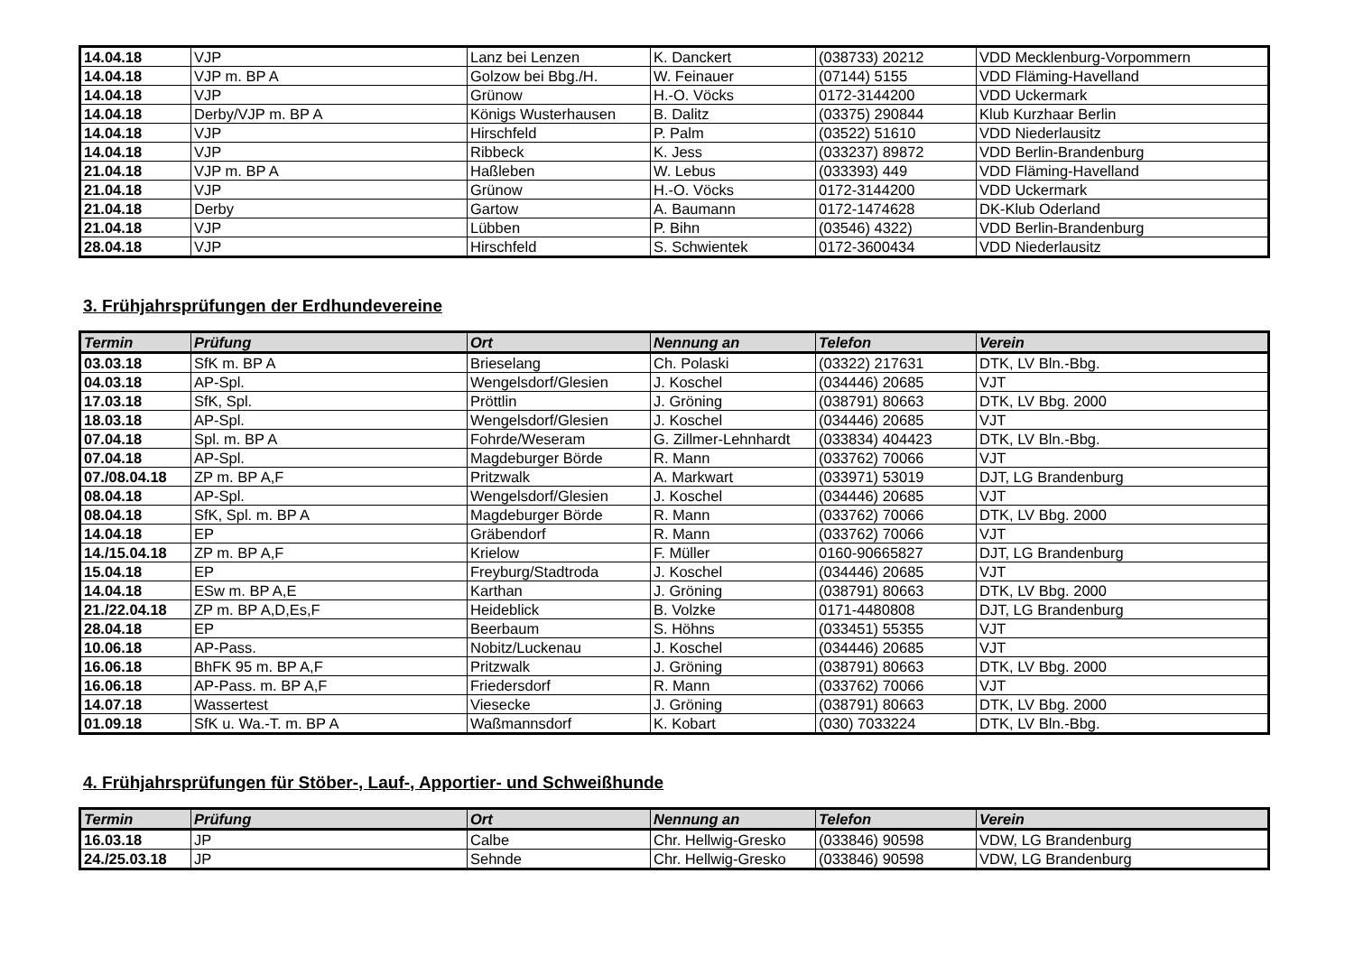| 14.04.18 | VJP | Lanz bei Lenzen | K. Danckert | (038733) 20212 | VDD Mecklenburg-Vorpommern |
| 14.04.18 | VJP m. BP A | Golzow bei Bbg./H. | W. Feinauer | (07144) 5155 | VDD Fläming-Havelland |
| 14.04.18 | VJP | Grünow | H.-O. Vöcks | 0172-3144200 | VDD Uckermark |
| 14.04.18 | Derby/VJP m. BP A | Königs Wusterhausen | B. Dalitz | (03375) 290844 | Klub Kurzhaar Berlin |
| 14.04.18 | VJP | Hirschfeld | P. Palm | (03522) 51610 | VDD Niederlausitz |
| 14.04.18 | VJP | Ribbeck | K. Jess | (033237) 89872 | VDD Berlin-Brandenburg |
| 21.04.18 | VJP m. BP A | Haßleben | W. Lebus | (033393) 449 | VDD Fläming-Havelland |
| 21.04.18 | VJP | Grünow | H.-O. Vöcks | 0172-3144200 | VDD Uckermark |
| 21.04.18 | Derby | Gartow | A. Baumann | 0172-1474628 | DK-Klub Oderland |
| 21.04.18 | VJP | Lübben | P. Bihn | (03546) 4322) | VDD Berlin-Brandenburg |
| 28.04.18 | VJP | Hirschfeld | S. Schwientek | 0172-3600434 | VDD Niederlausitz |
3. Frühjahrsprüfungen der Erdhundevereine
| Termin | Prüfung | Ort | Nennung an | Telefon | Verein |
| --- | --- | --- | --- | --- | --- |
| 03.03.18 | SfK m. BP A | Brieselang | Ch. Polaski | (03322) 217631 | DTK, LV Bln.-Bbg. |
| 04.03.18 | AP-Spl. | Wengelsdorf/Glesien | J. Koschel | (034446) 20685 | VJT |
| 17.03.18 | SfK, Spl. | Pröttlin | J. Gröning | (038791) 80663 | DTK, LV Bbg. 2000 |
| 18.03.18 | AP-Spl. | Wengelsdorf/Glesien | J. Koschel | (034446) 20685 | VJT |
| 07.04.18 | Spl. m. BP A | Fohrde/Weseram | G. Zillmer-Lehnhardt | (033834) 404423 | DTK, LV Bln.-Bbg. |
| 07.04.18 | AP-Spl. | Magdeburger Börde | R. Mann | (033762) 70066 | VJT |
| 07./08.04.18 | ZP m. BP A,F | Pritzwalk | A. Markwart | (033971) 53019 | DJT, LG Brandenburg |
| 08.04.18 | AP-Spl. | Wengelsdorf/Glesien | J. Koschel | (034446) 20685 | VJT |
| 08.04.18 | SfK, Spl. m. BP A | Magdeburger Börde | R. Mann | (033762) 70066 | DTK, LV Bbg. 2000 |
| 14.04.18 | EP | Gräbendorf | R. Mann | (033762) 70066 | VJT |
| 14./15.04.18 | ZP m. BP A,F | Krielow | F. Müller | 0160-90665827 | DJT, LG Brandenburg |
| 15.04.18 | EP | Freyburg/Stadtroda | J. Koschel | (034446) 20685 | VJT |
| 14.04.18 | ESw m. BP A,E | Karthan | J. Gröning | (038791) 80663 | DTK, LV Bbg. 2000 |
| 21./22.04.18 | ZP m. BP A,D,Es,F | Heideblick | B. Volzke | 0171-4480808 | DJT, LG Brandenburg |
| 28.04.18 | EP | Beerbaum | S. Höhns | (033451) 55355 | VJT |
| 10.06.18 | AP-Pass. | Nobitz/Luckenau | J. Koschel | (034446) 20685 | VJT |
| 16.06.18 | BhFK 95 m. BP A,F | Pritzwalk | J. Gröning | (038791) 80663 | DTK, LV Bbg. 2000 |
| 16.06.18 | AP-Pass. m. BP A,F | Friedersdorf | R. Mann | (033762) 70066 | VJT |
| 14.07.18 | Wassertest | Viesecke | J. Gröning | (038791) 80663 | DTK, LV Bbg. 2000 |
| 01.09.18 | SfK u. Wa.-T. m. BP A | Waßmannsdorf | K. Kobart | (030) 7033224 | DTK, LV Bln.-Bbg. |
4. Frühjahrsprüfungen für Stöber-, Lauf-, Apportier- und Schweißhunde
| Termin | Prüfung | Ort | Nennung an | Telefon | Verein |
| --- | --- | --- | --- | --- | --- |
| 16.03.18 | JP | Calbe | Chr. Hellwig-Gresko | (033846) 90598 | VDW, LG Brandenburg |
| 24./25.03.18 | JP | Sehnde | Chr. Hellwig-Gresko | (033846) 90598 | VDW, LG Brandenburg |